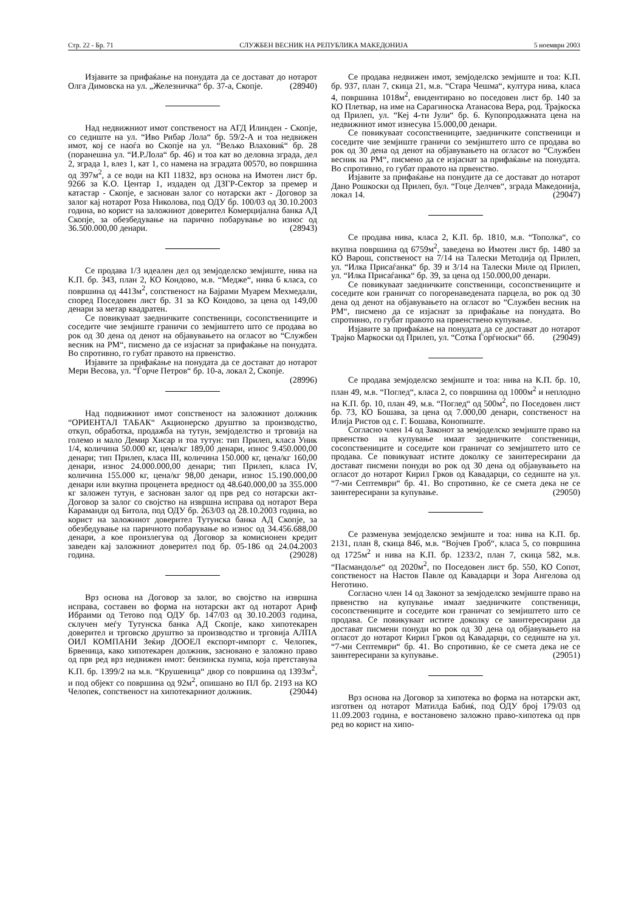Стр. 22 - Бр. 71 СЛУЖБЕН ВЕСНИК НА РЕПУБЛИКА МАКЕДОНИЈА 5 ноември 2003
Изјавите за прифаќање на понудата да се достават до нотарот Олга Димовска на ул. „Железничка“ бр. 37-а, Скопје. (28940)
Над недвижниот имот сопственост на АГД Илинден - Скопје, со седиште на ул. “Иво Рибар Лола“ бр. 59/2-А и тоа недвижен имот, кој се наоѓа во Скопје на ул. “Вељко Влаховиќ“ бр. 28 (поранешна ул. “И.Р.Лола“ бр. 46) и тоа кат во деловна зграда, дел 2, зграда 1, влез 1, кат 1, со намена на зградата 00570, во површина од 397м<sup>2</sup>, а се води на КП 11832, врз основа на Имотен лист бр. 9266 за К.О. Центар 1, издаден од ДЗГР-Сектор за премер и катастар - Скопје, е заснован залог со нотарски акт - Договор за залог кај нотарот Роза Николова, под ОДУ бр. 100/03 од 30.10.2003 година, во корист на заложниот доверител Комерцијална банка АД Скопје, за обезбедување на парично побарување во износ од 36.500.000,00 денари. (28943)
Се продава 1/3 идеален дел од земјоделско земјиште, нива на К.П. бр. 343, план 2, КО Кондово, м.в. “Медже“, нива 6 класа, со површина од 4413м<sup>2</sup>, сопственост на Бајрами Муарем Мехмедали, според Поседовен лист бр. 31 за КО Кондово, за цена од 149,00 денари за метар квадратен.
Се повикуваат заедничките сопственици, сосопствениците и соседите чие земјиште граничи со земјиштето што се продава во рок од 30 дена од денот на објавувањето на огласот во “Службен весник на РМ“, писмено да се изјаснат за прифаќање на понудата. Во спротивно, го губат правото на првенство.
Изјавите за прифаќање на понудата да се достават до нотарот Мери Весова, ул. “Ѓорче Петров“ бр. 10-а, локал 2, Скопје. (28996)
Над подвижниот имот сопственост на заложниот должник “ОРИЕНТАЛ ТАБАК“ Акционерско друштво за производство, откуп, обработка, продажба на тутун, земјоделство и трговија на големо и мало Демир Хисар и тоа тутун: тип Прилеп, класа Уник 1/4, количина 50.000 кг, цена/кг 189,00 денари, износ 9.450.000,00 денари; тип Прилеп, класа III, количина 150.000 кг, цена/кг 160,00 денари, износ 24.000.000,00 денари; тип Прилеп, класа IV, количина 155.000 кг, цена/кг 98,00 денари, износ 15.190.000,00 денари или вкупна проценета вредност од 48.640.000,00 за 355.000 кг заложен тутун, е заснован залог од прв ред со нотарски акт-Договор за залог со својство на извршна исправа од нотарот Вера Караманди од Битола, под ОДУ бр. 263/03 од 28.10.2003 година, во корист на заложниот доверител Тутунска банка АД Скопје, за обезбедување на паричното побарување во износ од 34.456.688,00 денари, а кое произлегува од Договор за комисионен кредит заведен кај заложниот доверител под бр. 05-186 од 24.04.2003 година. (29028)
Врз основа на Договор за залог, во својство на извршна исправа, составен во форма на нотарски акт од нотарот Ариф Ибраими од Тетово под ОДУ бр. 147/03 од 30.10.2003 година, склучен меѓу Тутунска банка АД Скопје, како хипотекарен доверител и трговско друштво за производство и трговија АЛПА ОИЛ КОМПАНИ Зеќир ДООЕЛ експорт-импорт с. Челопек, Брвеница, како хипотекарен должник, засновано е заложно право од прв ред врз недвижен имот: бензинска пумпа, која претставува К.П. бр. 1399/2 на м.в. “Крушевица“ двор со површина од 1393м<sup>2</sup>, и под објект со површина од 92м<sup>2</sup>, опишано во ПЛ бр. 2193 на КО Челопек, сопственост на хипотекарниот должник. (29044)
Се продава недвижен имот, земјоделско земјиште и тоа: К.П. бр. 937, план 7, скица 21, м.в. “Стара Чешма“, култура нива, класа 4, површина 1018м<sup>2</sup>, евидентирано во поседовен лист бр. 140 за КО Плетвар, на име на Сарагиноска Атанасова Вера, род. Трајкоска од Прилеп, ул. “Кеј 4-ти Јули“ бр. 6. Купопродажната цена на недвижниот имот изнесува 15.000,00 денари.
Се повикуваат сосопствениците, заедничките сопственици и соседите чие земјиште граничи со земјиштето што се продава во рок од 30 дена од денот на објавувањето на огласот во “Службен весник на РМ“, писмено да се изјаснат за прифаќање на понудата. Во спротивно, го губат правото на првенство.
Изјавите за прифаќање на понудите да се достават до нотарот Дано Рошкоски од Прилеп, бул. “Гоце Делчев“, зграда Македонија, локал 14. (29047)
Се продава нива, класа 2, К.П. бр. 1810, м.в. “Тополка“, со вкупна површина од 6759м<sup>2</sup>, заведена во Имотен лист бр. 1480 за КО Варош, сопственост на 7/14 на Талески Методија од Прилеп, ул. “Илка Присаѓанка“ бр. 39 и 3/14 на Талески Миле од Прилеп, ул. “Илка Присаѓанка“ бр. 39, за цена од 150.000,00 денари.
Се повикуваат заедничките сопственици, сосопствениците и соседите кои граничат со погоренаведената парцела, во рок од 30 дена од денот на објавувањето на огласот во “Службен весник на РМ“, писмено да се изјаснат за прифаќање на понудата. Во спротивно, го губат правото на првенствено купување.
Изјавите за прифаќање на понудата да се достават до нотарот Трајко Маркоски од Прилеп, ул. “Сотка Ѓорѓиоски“ бб. (29049)
Се продава земјоделско земјиште и тоа: нива на К.П. бр. 10, план 49, м.в. “Поглед“, класа 2, со површина од 1000м<sup>2</sup> и неплодно на К.П. бр. 10, план 49, м.в. “Поглед“ од 500м<sup>2</sup>, по Поседовен лист бр. 73, КО Бошава, за цена од 7.000,00 денари, сопственост на Илија Ристов од с. Г. Бошава, Конопиште.
Согласно член 14 од Законот за земјоделско земјиште право на првенство на купување имаат заедничките сопственици, сосопствениците и соседите кои граничат со земјиштето што се продава. Се повикуваат истите доколку се заинтересирани да достават писмени понуди во рок од 30 дена од објавувањето на огласот до нотарот Кирил Грков од Кавадарци, со седиште на ул. “7-ми Септември“ бр. 41. Во спротивно, ќе се смета дека не се заинтересирани за купување. (29050)
Се разменува земјоделско земјиште и тоа: нива на К.П. бр. 2131, план 8, скица 846, м.в. “Војчев Гроб“, класа 5, со површина од 1725м<sup>2</sup> и нива на К.П. бр. 1233/2, план 7, скица 582, м.в. “Пасмандоље“ од 2020м<sup>2</sup>, по Поседовен лист бр. 550, КО Сопот, сопственост на Настов Павле од Кавадарци и Зора Ангелова од Неготино.
Согласно член 14 од Законот за земјоделско земјиште право на првенство на купување имаат заедничките сопственици, сосопствениците и соседите кои граничат со земјиштето што се продава. Се повикуваат истите доколку се заинтересирани да достават писмени понуди во рок од 30 дена од објавувањето на огласот до нотарот Кирил Грков од Кавадарци, со седиште на ул. “7-ми Септември“ бр. 41. Во спротивно, ќе се смета дека не се заинтересирани за купување. (29051)
Врз основа на Договор за хипотека во форма на нотарски акт, изготвен од нотарот Матилда Бабиќ, под ОДУ број 179/03 од 11.09.2003 година, е востановено заложно право-хипотека од прв ред во корист на хипо-